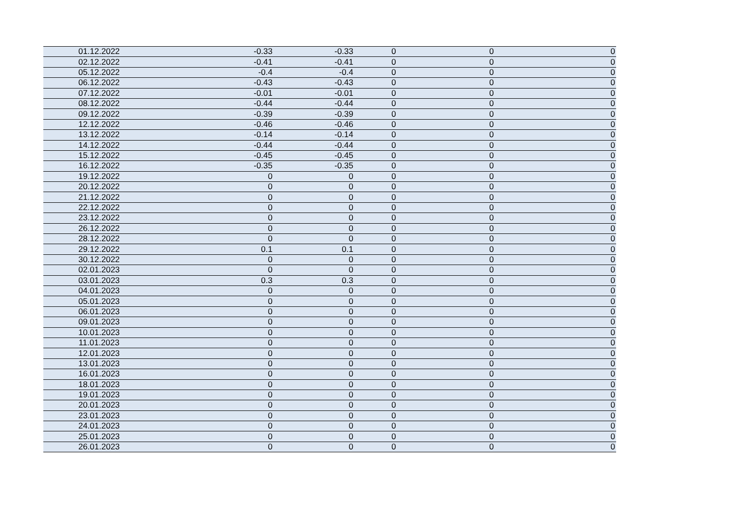| 01.12.2022 | -0.33 | -0.33 | 0 | 0 | 0 |
| 02.12.2022 | -0.41 | -0.41 | 0 | 0 | 0 |
| 05.12.2022 | -0.4 | -0.4 | 0 | 0 | 0 |
| 06.12.2022 | -0.43 | -0.43 | 0 | 0 | 0 |
| 07.12.2022 | -0.01 | -0.01 | 0 | 0 | 0 |
| 08.12.2022 | -0.44 | -0.44 | 0 | 0 | 0 |
| 09.12.2022 | -0.39 | -0.39 | 0 | 0 | 0 |
| 12.12.2022 | -0.46 | -0.46 | 0 | 0 | 0 |
| 13.12.2022 | -0.14 | -0.14 | 0 | 0 | 0 |
| 14.12.2022 | -0.44 | -0.44 | 0 | 0 | 0 |
| 15.12.2022 | -0.45 | -0.45 | 0 | 0 | 0 |
| 16.12.2022 | -0.35 | -0.35 | 0 | 0 | 0 |
| 19.12.2022 | 0 | 0 | 0 | 0 | 0 |
| 20.12.2022 | 0 | 0 | 0 | 0 | 0 |
| 21.12.2022 | 0 | 0 | 0 | 0 | 0 |
| 22.12.2022 | 0 | 0 | 0 | 0 | 0 |
| 23.12.2022 | 0 | 0 | 0 | 0 | 0 |
| 26.12.2022 | 0 | 0 | 0 | 0 | 0 |
| 28.12.2022 | 0 | 0 | 0 | 0 | 0 |
| 29.12.2022 | 0.1 | 0.1 | 0 | 0 | 0 |
| 30.12.2022 | 0 | 0 | 0 | 0 | 0 |
| 02.01.2023 | 0 | 0 | 0 | 0 | 0 |
| 03.01.2023 | 0.3 | 0.3 | 0 | 0 | 0 |
| 04.01.2023 | 0 | 0 | 0 | 0 | 0 |
| 05.01.2023 | 0 | 0 | 0 | 0 | 0 |
| 06.01.2023 | 0 | 0 | 0 | 0 | 0 |
| 09.01.2023 | 0 | 0 | 0 | 0 | 0 |
| 10.01.2023 | 0 | 0 | 0 | 0 | 0 |
| 11.01.2023 | 0 | 0 | 0 | 0 | 0 |
| 12.01.2023 | 0 | 0 | 0 | 0 | 0 |
| 13.01.2023 | 0 | 0 | 0 | 0 | 0 |
| 16.01.2023 | 0 | 0 | 0 | 0 | 0 |
| 18.01.2023 | 0 | 0 | 0 | 0 | 0 |
| 19.01.2023 | 0 | 0 | 0 | 0 | 0 |
| 20.01.2023 | 0 | 0 | 0 | 0 | 0 |
| 23.01.2023 | 0 | 0 | 0 | 0 | 0 |
| 24.01.2023 | 0 | 0 | 0 | 0 | 0 |
| 25.01.2023 | 0 | 0 | 0 | 0 | 0 |
| 26.01.2023 | 0 | 0 | 0 | 0 | 0 |